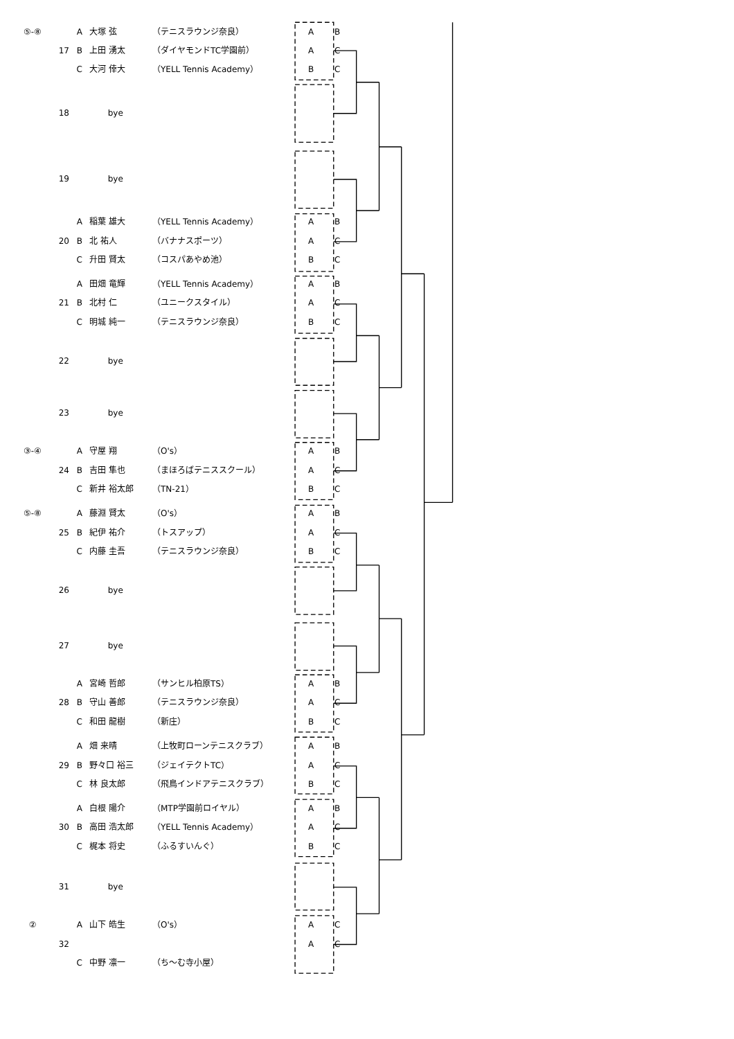⑤-⑧ A 大塚 弦 （テニスラウンジ奈良） A B
17 B 上田 湧太 （ダイヤモンドTC学園前） A C
C大河 倖大 （YELL Tennis Academy） B C
18 bye
19 bye
A稲葉 雄大 （YELL Tennis Academy） A B
20 B 北 祐人 （バナナスポーツ） A C
C升田 賢太 （コスパあやめ池） B C
A田畑 竜輝 （YELL Tennis Academy） A B
21 B 北村 仁 （ユニークスタイル） A C
C明城 純一 （テニスラウンジ奈良） B C
22 bye
23 bye
③-④ A 守屋 翔 （O's） A B
24 B 吉田 隼也 （まほろばテニススクール） A C
C新井 裕太郎 （TN-21） B C
⑤-⑧ A 藤淵 賢太 （O's） A B
25 B 紀伊 祐介 （トスアップ） A C
C内藤 圭吾 （テニスラウンジ奈良） B C
26 bye
27 bye
A宮崎 哲郎 （サンヒル柏原TS） A B
28 B 守山 善郎 （テニスラウンジ奈良） A C
C和田 龍樹 （新庄） B C
A畑 来晴 （上牧町ローンテニスクラブ） A B
29 B 野々口 裕三 （ジェイテクトTC） A C
C林 良太郎 （飛鳥インドアテニスクラブ） B C
A白根 陽介 （MTP学園前ロイヤル） A B
30 B 高田 浩太郎 （YELL Tennis Academy） A C
C梶本 将史 （ふるすいんぐ） B C
31 bye
② A 山下 皓生 （O's） A C
32 A C
C中野 凛一 （ち～む寺小屋）